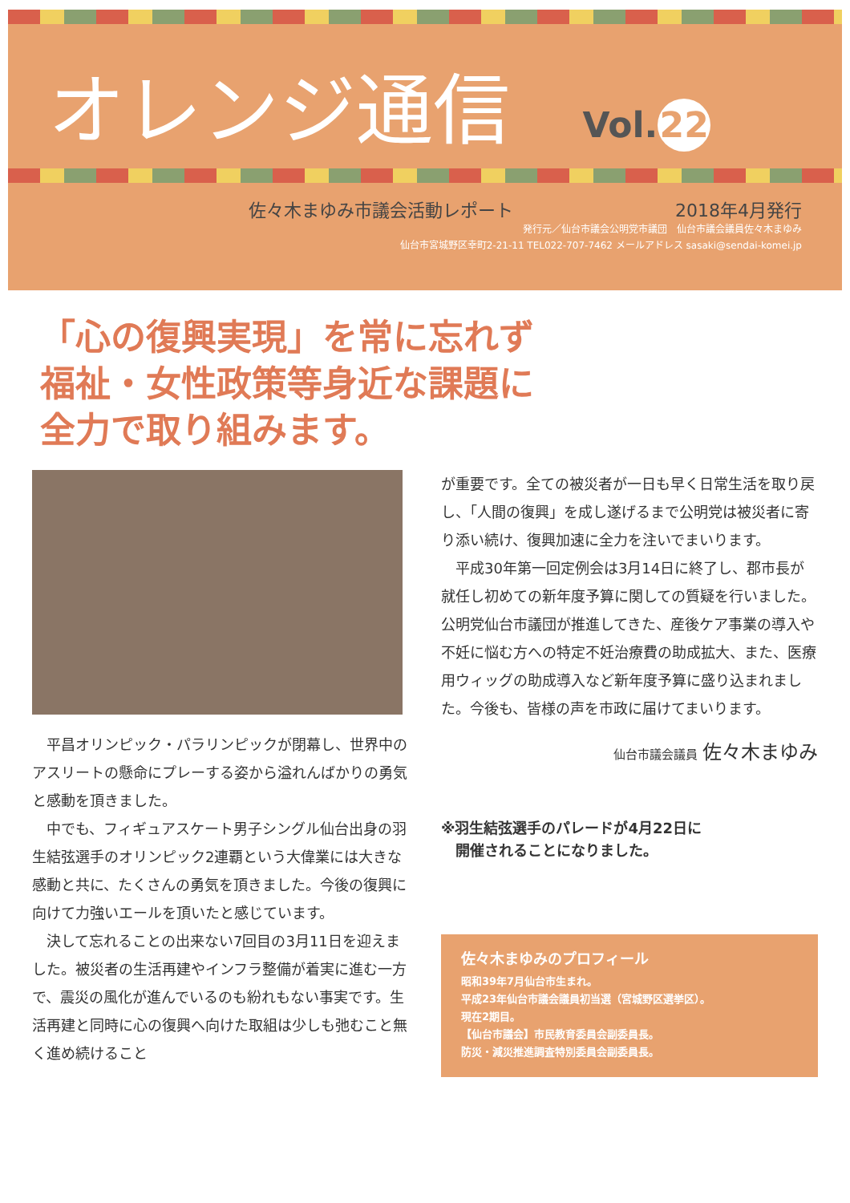オレンジ通信 Vol. 22
佐々木まゆみ市議会活動レポート 2018年4月発行
発行元／仙台市議会公明党市議団　仙台市議会議員佐々木まゆみ
仙台市宮城野区幸町2-21-11 TEL022-707-7462 メールアドレス sasaki@sendai-komei.jp
「心の復興実現」を常に忘れず
福祉・女性政策等身近な課題に
全力で取り組みます。
平昌オリンピック・パラリンピックが閉幕し、世界中のアスリートの懸命にプレーする姿から溢れんばかりの勇気と感動を頂きました。
中でも、フィギュアスケート男子シングル仙台出身の羽生結弦選手のオリンピック2連覇という大偉業には大きな感動と共に、たくさんの勇気を頂きました。今後の復興に向けて力強いエールを頂いたと感じています。
決して忘れることの出来ない7回目の3月11日を迎えました。被災者の生活再建やインフラ整備が着実に進む一方で、震災の風化が進んでいるのも紛れもない事実です。生活再建と同時に心の復興へ向けた取組は少しも弛むこと無く進め続けること
が重要です。全ての被災者が一日も早く日常生活を取り戻し、「人間の復興」を成し遂げるまで公明党は被災者に寄り添い続け、復興加速に全力を注いでまいります。
平成30年第一回定例会は3月14日に終了し、郡市長が就任し初めての新年度予算に関しての質疑を行いました。公明党仙台市議団が推進してきた、産後ケア事業の導入や不妊に悩む方への特定不妊治療費の助成拡大、また、医療用ウィッグの助成導入など新年度予算に盛り込まれました。今後も、皆様の声を市政に届けてまいります。
仙台市議会議員 佐々木まゆみ
※羽生結弦選手のパレードが4月22日に
　開催されることになりました。
佐々木まゆみのプロフィール
昭和39年7月仙台市生まれ。
平成23年仙台市議会議員初当選（宮城野区選挙区）。
現在2期目。
【仙台市議会】市民教育委員会副委員長。
防災・減災推進調査特別委員会副委員長。